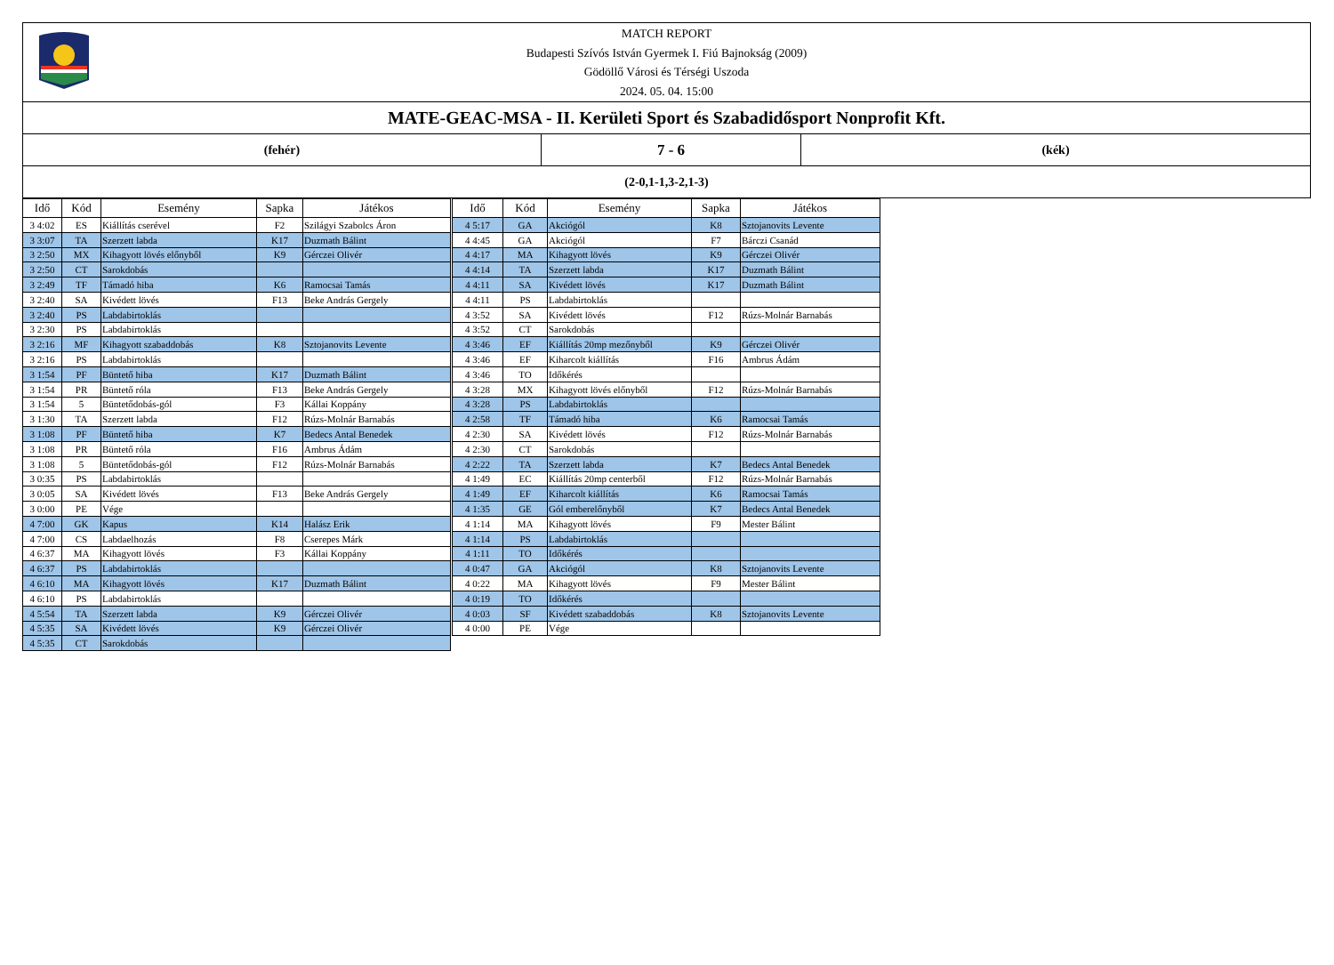| MATCH REPORT Budapesti Szívós István Gyermek I. Fiú Bajnokság (2009) Gödöllő Városi és Térségi Uszoda 2024. 05. 04. 15:00 | | |
| MATE-GEAC-MSA - II. Kerületi Sport és Szabadidősport Nonprofit Kft. | | |
| (fehér) | 7 - 6 | (kék) |
| (2-0,1-1,3-2,1-3) | | |
| Idő | Kód | Esemény | Sapka | Játékos |
| --- | --- | --- | --- | --- |
| 3 4:02 | ES | Kiállítás cserével | F2 | Szilágyi Szabolcs Áron |
| 3 3:07 | TA | Szerzett labda | K17 | Duzmath Bálint |
| 3 2:50 | MX | Kihagyott lövés előnyből | K9 | Gérczei Olivér |
| 3 2:50 | CT | Sarokdobás | | |
| 3 2:49 | TF | Támadó hiba | K6 | Ramocsai Tamás |
| 3 2:40 | SA | Kivédett lövés | F13 | Beke András Gergely |
| 3 2:40 | PS | Labdabirtoklás | | |
| 3 2:30 | PS | Labdabirtoklás | | |
| 3 2:16 | MF | Kihagyott szabaddobás | K8 | Sztojanovits Levente |
| 3 2:16 | PS | Labdabirtoklás | | |
| 3 1:54 | PF | Büntető hiba | K17 | Duzmath Bálint |
| 3 1:54 | PR | Büntető róla | F13 | Beke András Gergely |
| 3 1:54 | 5 | Büntetődobás-gól | F3 | Kállai Koppány |
| 3 1:30 | TA | Szerzett labda | F12 | Rúzs-Molnár Barnabás |
| 3 1:08 | PF | Büntető hiba | K7 | Bedecs Antal Benedek |
| 3 1:08 | PR | Büntető róla | F16 | Ambrus Ádám |
| 3 1:08 | 5 | Büntetődobás-gól | F12 | Rúzs-Molnár Barnabás |
| 3 0:35 | PS | Labdabirtoklás | | |
| 3 0:05 | SA | Kivédett lövés | F13 | Beke András Gergely |
| 3 0:00 | PE | Vége | | |
| 4 7:00 | GK | Kapus | K14 | Halász Erik |
| 4 7:00 | CS | Labdaelhozás | F8 | Cserepes Márk |
| 4 6:37 | MA | Kihagyott lövés | F3 | Kállai Koppány |
| 4 6:37 | PS | Labdabirtoklás | | |
| 4 6:10 | MA | Kihagyott lövés | K17 | Duzmath Bálint |
| 4 6:10 | PS | Labdabirtoklás | | |
| 4 5:54 | TA | Szerzett labda | K9 | Gérczei Olivér |
| 4 5:35 | SA | Kivédett lövés | K9 | Gérczei Olivér |
| 4 5:35 | CT | Sarokdobás | | |
| Idő | Kód | Esemény | Sapka | Játékos |
| --- | --- | --- | --- | --- |
| 4 5:17 | GA | Akciógól | K8 | Sztojanovits Levente |
| 4 4:45 | GA | Akciógól | F7 | Bárczi Csanád |
| 4 4:17 | MA | Kihagyott lövés | K9 | Gérczei Olivér |
| 4 4:14 | TA | Szerzett labda | K17 | Duzmath Bálint |
| 4 4:11 | SA | Kivédett lövés | K17 | Duzmath Bálint |
| 4 4:11 | PS | Labdabirtoklás | | |
| 4 3:52 | SA | Kivédett lövés | F12 | Rúzs-Molnár Barnabás |
| 4 3:52 | CT | Sarokdobás | | |
| 4 3:46 | EF | Kiállítás 20mp mezőnyből | K9 | Gérczei Olivér |
| 4 3:46 | EF | Kiharcolt kiállítás | F16 | Ambrus Ádám |
| 4 3:46 | TO | Időkérés | | |
| 4 3:28 | MX | Kihagyott lövés előnyből | F12 | Rúzs-Molnár Barnabás |
| 4 3:28 | PS | Labdabirtoklás | | |
| 4 2:58 | TF | Támadó hiba | K6 | Ramocsai Tamás |
| 4 2:30 | SA | Kivédett lövés | F12 | Rúzs-Molnár Barnabás |
| 4 2:30 | CT | Sarokdobás | | |
| 4 2:22 | TA | Szerzett labda | K7 | Bedecs Antal Benedek |
| 4 1:49 | EC | Kiállítás 20mp centerből | F12 | Rúzs-Molnár Barnabás |
| 4 1:49 | EF | Kiharcolt kiállítás | K6 | Ramocsai Tamás |
| 4 1:35 | GE | Gól emberelőnyből | K7 | Bedecs Antal Benedek |
| 4 1:14 | MA | Kihagyott lövés | F9 | Mester Bálint |
| 4 1:14 | PS | Labdabirtoklás | | |
| 4 1:11 | TO | Időkérés | | |
| 4 0:47 | GA | Akciógól | K8 | Sztojanovits Levente |
| 4 0:22 | MA | Kihagyott lövés | F9 | Mester Bálint |
| 4 0:19 | TO | Időkérés | | |
| 4 0:03 | SF | Kivédett szabaddobás | K8 | Sztojanovits Levente |
| 4 0:00 | PE | Vége | | |